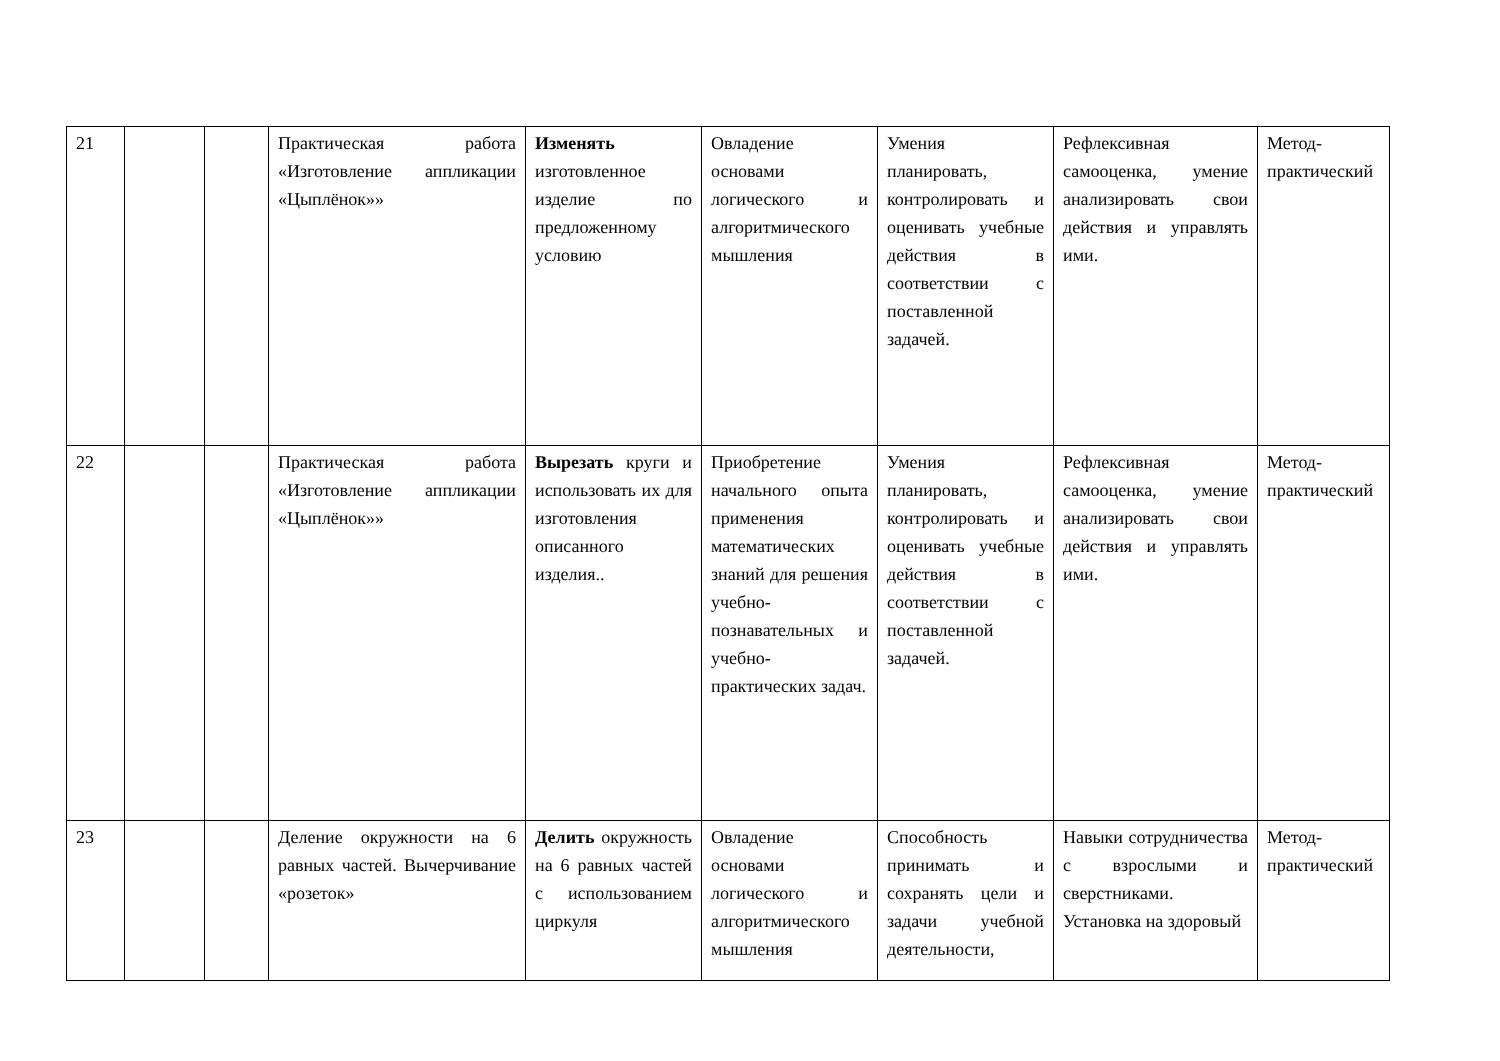| 21 | | | Практическая работа «Изготовление аппликации «Цыплёнок»» | Изменять изготовленное изделие по предложенному условию | Овладение основами логического и алгоритмического мышления | Умения планировать, контролировать и оценивать учебные действия в соответствии с поставленной задачей. | Рефлексивная самооценка, умение анализировать свои действия и управлять ими. | Метод-практический |
| 22 | | | Практическая работа «Изготовление аппликации «Цыплёнок»» | Вырезать круги и использовать их для изготовления описанного изделия.. | Приобретение начального опыта применения математических знаний для решения учебно-познавательных и учебно-практических задач. | Умения планировать, контролировать и оценивать учебные действия в соответствии с поставленной задачей. | Рефлексивная самооценка, умение анализировать свои действия и управлять ими. | Метод-практический |
| 23 | | | Деление окружности на 6 равных частей. Вычерчивание «розеток» | Делить окружность на 6 равных частей с использованием циркуля | Овладение основами логического и алгоритмического мышления | Способность принимать и сохранять цели и задачи учебной деятельности, | Навыки сотрудничества с взрослыми и сверстниками. Установка на здоровый | Метод-практический |